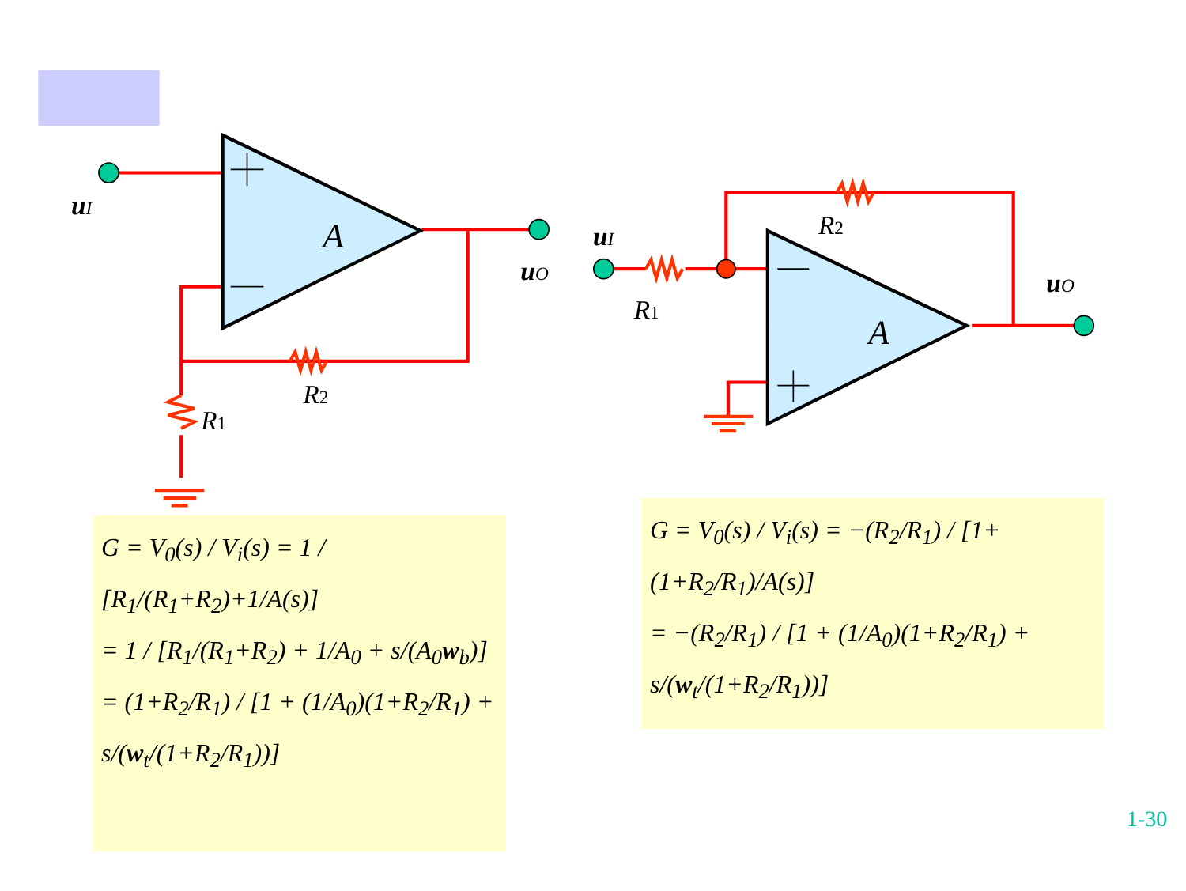A
A
uI
uO
uI
uO
R2
R1
R2
R1
G = V<sub>0</sub>(s) / V<sub>i</sub>(s) = 1 / [R<sub>1</sub>/(R<sub>1</sub>+R<sub>2</sub>)+1/A(s)]
= 1 / [R<sub>1</sub>/(R<sub>1</sub>+R<sub>2</sub>) + 1/A<sub>0</sub> + s/(A<sub>0</sub>w<sub>b</sub>)]
= (1+R<sub>2</sub>/R<sub>1</sub>) / [1 + (1/A<sub>0</sub>)(1+R<sub>2</sub>/R<sub>1</sub>) + s/(w<sub>t</sub>/(1+R<sub>2</sub>/R<sub>1</sub>))]
G = V<sub>0</sub>(s) / V<sub>i</sub>(s) = −(R<sub>2</sub>/R<sub>1</sub>) / [1+(1+R<sub>2</sub>/R<sub>1</sub>)/A(s)]
= −(R<sub>2</sub>/R<sub>1</sub>) / [1 + (1/A<sub>0</sub>)(1+R<sub>2</sub>/R<sub>1</sub>) + s/(w<sub>t</sub>/(1+R<sub>2</sub>/R<sub>1</sub>))]
1-30